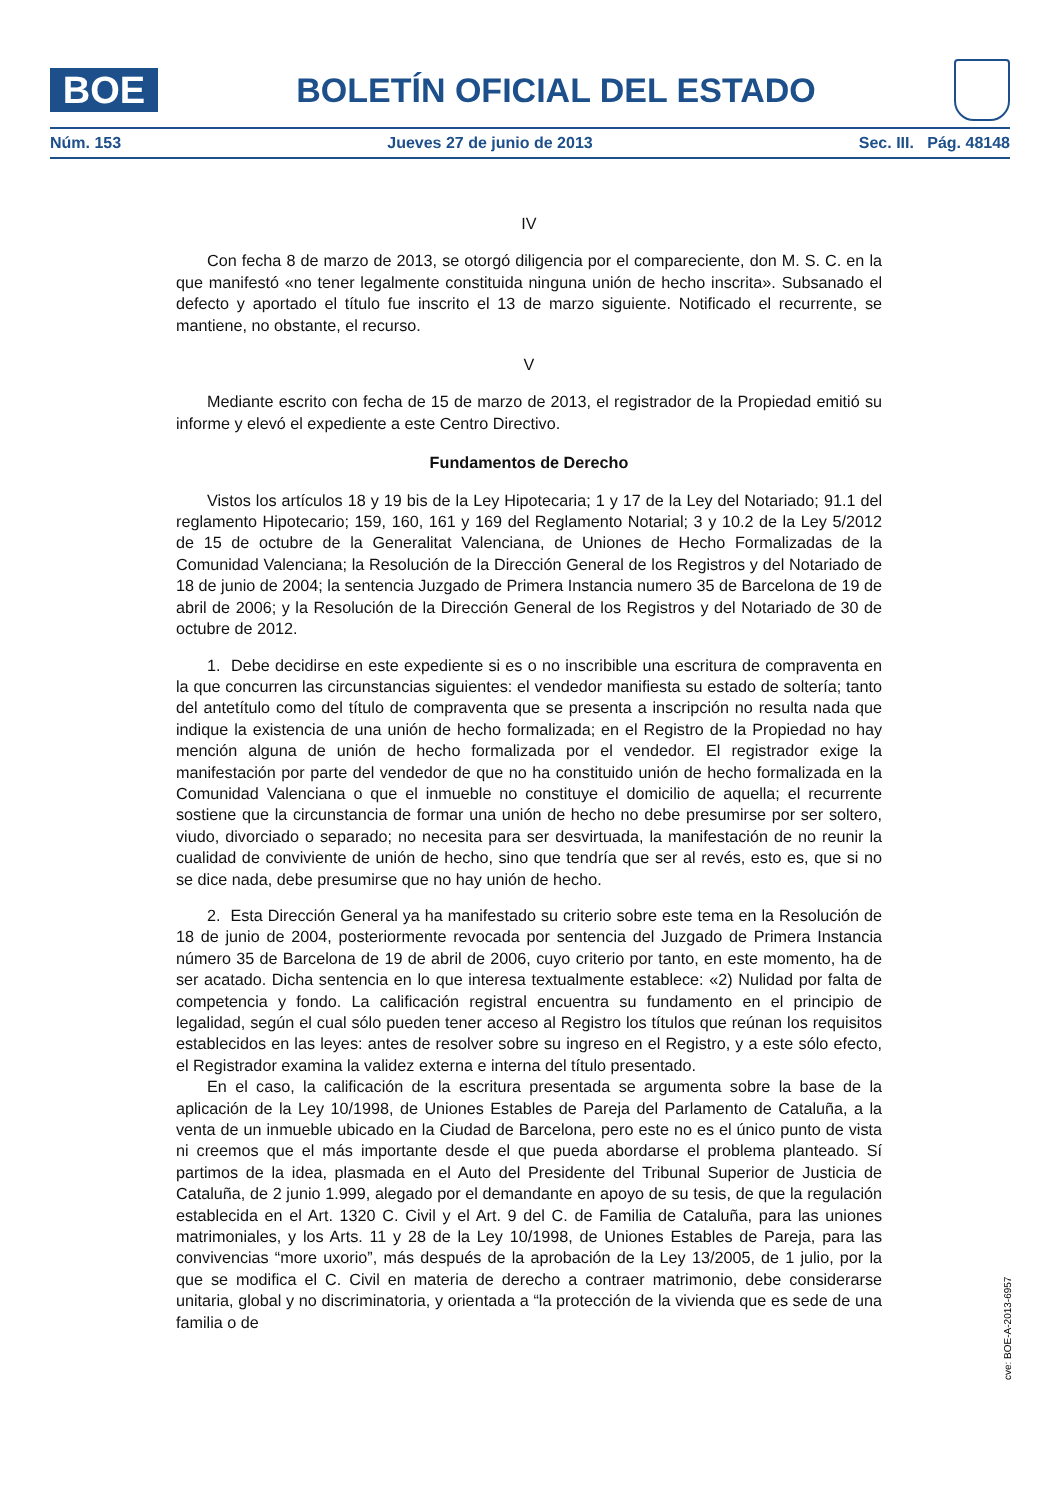BOE
BOLETÍN OFICIAL DEL ESTADO
Núm. 153 Jueves 27 de junio de 2013 Sec. III. Pág. 48148
IV
Con fecha 8 de marzo de 2013, se otorgó diligencia por el compareciente, don M. S. C. en la que manifestó «no tener legalmente constituida ninguna unión de hecho inscrita». Subsanado el defecto y aportado el título fue inscrito el 13 de marzo siguiente. Notificado el recurrente, se mantiene, no obstante, el recurso.
V
Mediante escrito con fecha de 15 de marzo de 2013, el registrador de la Propiedad emitió su informe y elevó el expediente a este Centro Directivo.
Fundamentos de Derecho
Vistos los artículos 18 y 19 bis de la Ley Hipotecaria; 1 y 17 de la Ley del Notariado; 91.1 del reglamento Hipotecario; 159, 160, 161 y 169 del Reglamento Notarial; 3 y 10.2 de la Ley 5/2012 de 15 de octubre de la Generalitat Valenciana, de Uniones de Hecho Formalizadas de la Comunidad Valenciana; la Resolución de la Dirección General de los Registros y del Notariado de 18 de junio de 2004; la sentencia Juzgado de Primera Instancia numero 35 de Barcelona de 19 de abril de 2006; y la Resolución de la Dirección General de los Registros y del Notariado de 30 de octubre de 2012.
1. Debe decidirse en este expediente si es o no inscribible una escritura de compraventa en la que concurren las circunstancias siguientes: el vendedor manifiesta su estado de soltería; tanto del antetítulo como del título de compraventa que se presenta a inscripción no resulta nada que indique la existencia de una unión de hecho formalizada; en el Registro de la Propiedad no hay mención alguna de unión de hecho formalizada por el vendedor. El registrador exige la manifestación por parte del vendedor de que no ha constituido unión de hecho formalizada en la Comunidad Valenciana o que el inmueble no constituye el domicilio de aquella; el recurrente sostiene que la circunstancia de formar una unión de hecho no debe presumirse por ser soltero, viudo, divorciado o separado; no necesita para ser desvirtuada, la manifestación de no reunir la cualidad de conviviente de unión de hecho, sino que tendría que ser al revés, esto es, que si no se dice nada, debe presumirse que no hay unión de hecho.
2. Esta Dirección General ya ha manifestado su criterio sobre este tema en la Resolución de 18 de junio de 2004, posteriormente revocada por sentencia del Juzgado de Primera Instancia número 35 de Barcelona de 19 de abril de 2006, cuyo criterio por tanto, en este momento, ha de ser acatado. Dicha sentencia en lo que interesa textualmente establece: «2) Nulidad por falta de competencia y fondo. La calificación registral encuentra su fundamento en el principio de legalidad, según el cual sólo pueden tener acceso al Registro los títulos que reúnan los requisitos establecidos en las leyes: antes de resolver sobre su ingreso en el Registro, y a este sólo efecto, el Registrador examina la validez externa e interna del título presentado.
En el caso, la calificación de la escritura presentada se argumenta sobre la base de la aplicación de la Ley 10/1998, de Uniones Estables de Pareja del Parlamento de Cataluña, a la venta de un inmueble ubicado en la Ciudad de Barcelona, pero este no es el único punto de vista ni creemos que el más importante desde el que pueda abordarse el problema planteado. Sí partimos de la idea, plasmada en el Auto del Presidente del Tribunal Superior de Justicia de Cataluña, de 2 junio 1.999, alegado por el demandante en apoyo de su tesis, de que la regulación establecida en el Art. 1320 C. Civil y el Art. 9 del C. de Familia de Cataluña, para las uniones matrimoniales, y los Arts. 11 y 28 de la Ley 10/1998, de Uniones Estables de Pareja, para las convivencias “more uxorio”, más después de la aprobación de la Ley 13/2005, de 1 julio, por la que se modifica el C. Civil en materia de derecho a contraer matrimonio, debe considerarse unitaria, global y no discriminatoria, y orientada a “la protección de la vivienda que es sede de una familia o de
cve: BOE-A-2013-6957